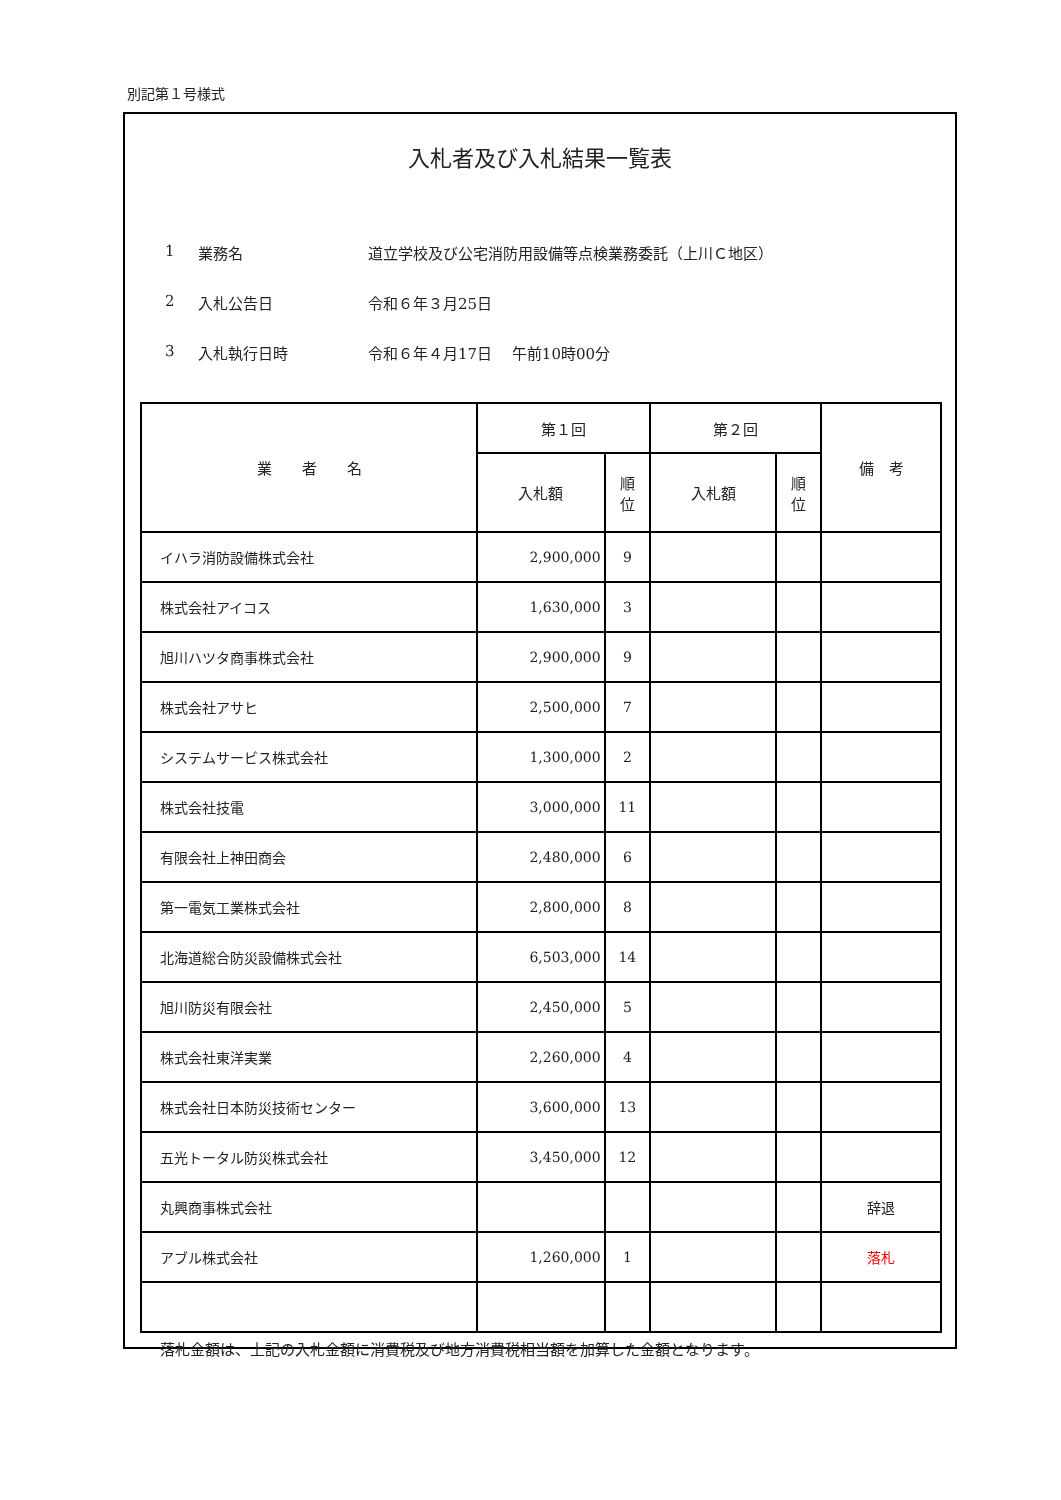別記第１号様式
入札者及び入札結果一覧表
1 業務名 道立学校及び公宅消防用設備等点検業務委託（上川Ｃ地区）
2 入札公告日 令和６年３月25日
3 入札執行日時 令和６年４月17日　 午前10時00分
| 業 者 名 | 第１回 | | 第２回 | | 備 考 |
| --- | --- | --- | --- | --- | --- |
| | 入札額 | 順 位 | 入札額 | 順 位 | |
| イハラ消防設備株式会社 | 2,900,000 | 9 | | | |
| 株式会社アイコス | 1,630,000 | 3 | | | |
| 旭川ハツタ商事株式会社 | 2,900,000 | 9 | | | |
| 株式会社アサヒ | 2,500,000 | 7 | | | |
| システムサービス株式会社 | 1,300,000 | 2 | | | |
| 株式会社技電 | 3,000,000 | 11 | | | |
| 有限会社上神田商会 | 2,480,000 | 6 | | | |
| 第一電気工業株式会社 | 2,800,000 | 8 | | | |
| 北海道総合防災設備株式会社 | 6,503,000 | 14 | | | |
| 旭川防災有限会社 | 2,450,000 | 5 | | | |
| 株式会社東洋実業 | 2,260,000 | 4 | | | |
| 株式会社日本防災技術センター | 3,600,000 | 13 | | | |
| 五光トータル防災株式会社 | 3,450,000 | 12 | | | |
| 丸興商事株式会社 | | | | | 辞退 |
| アブル株式会社 | 1,260,000 | 1 | | | 落札 |
落札金額は、上記の入札金額に消費税及び地方消費税相当額を加算した金額となります。